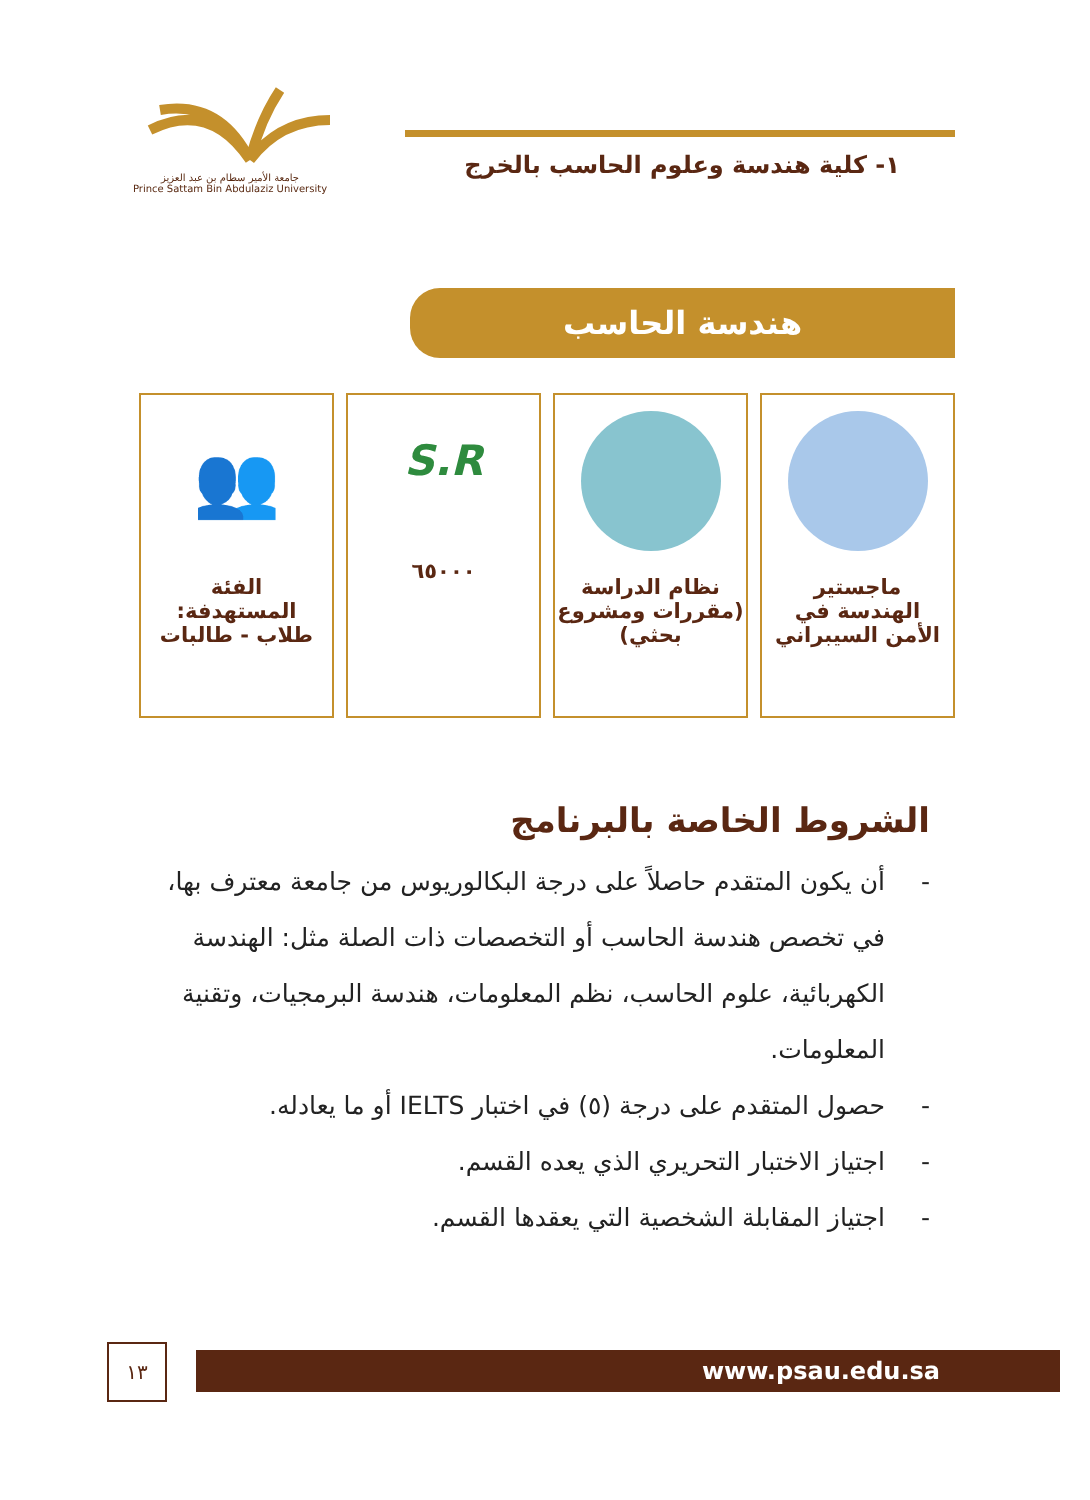جامعة الأمير سطام بن عبد العزيز
Prince Sattam Bin Abdulaziz University
١- كلية هندسة وعلوم الحاسب بالخرج
هندسة الحاسب
ماجستير
الهندسة في
الأمن السيبراني
نظام الدراسة
(مقررات ومشروع
بحثي)
S.R
٦٥٠٠٠
👥
الفئة
المستهدفة:
طلاب - طالبات
الشروط الخاصة بالبرنامج
- أن يكون المتقدم حاصلاً على درجة البكالوريوس من جامعة معترف بها، في تخصص هندسة الحاسب أو التخصصات ذات الصلة مثل: الهندسة الكهربائية، علوم الحاسب، نظم المعلومات، هندسة البرمجيات، وتقنية المعلومات.
- حصول المتقدم على درجة (٥) في اختبار IELTS أو ما يعادله.
- اجتياز الاختبار التحريري الذي يعده القسم.
- اجتياز المقابلة الشخصية التي يعقدها القسم.
١٣ www.psau.edu.sa